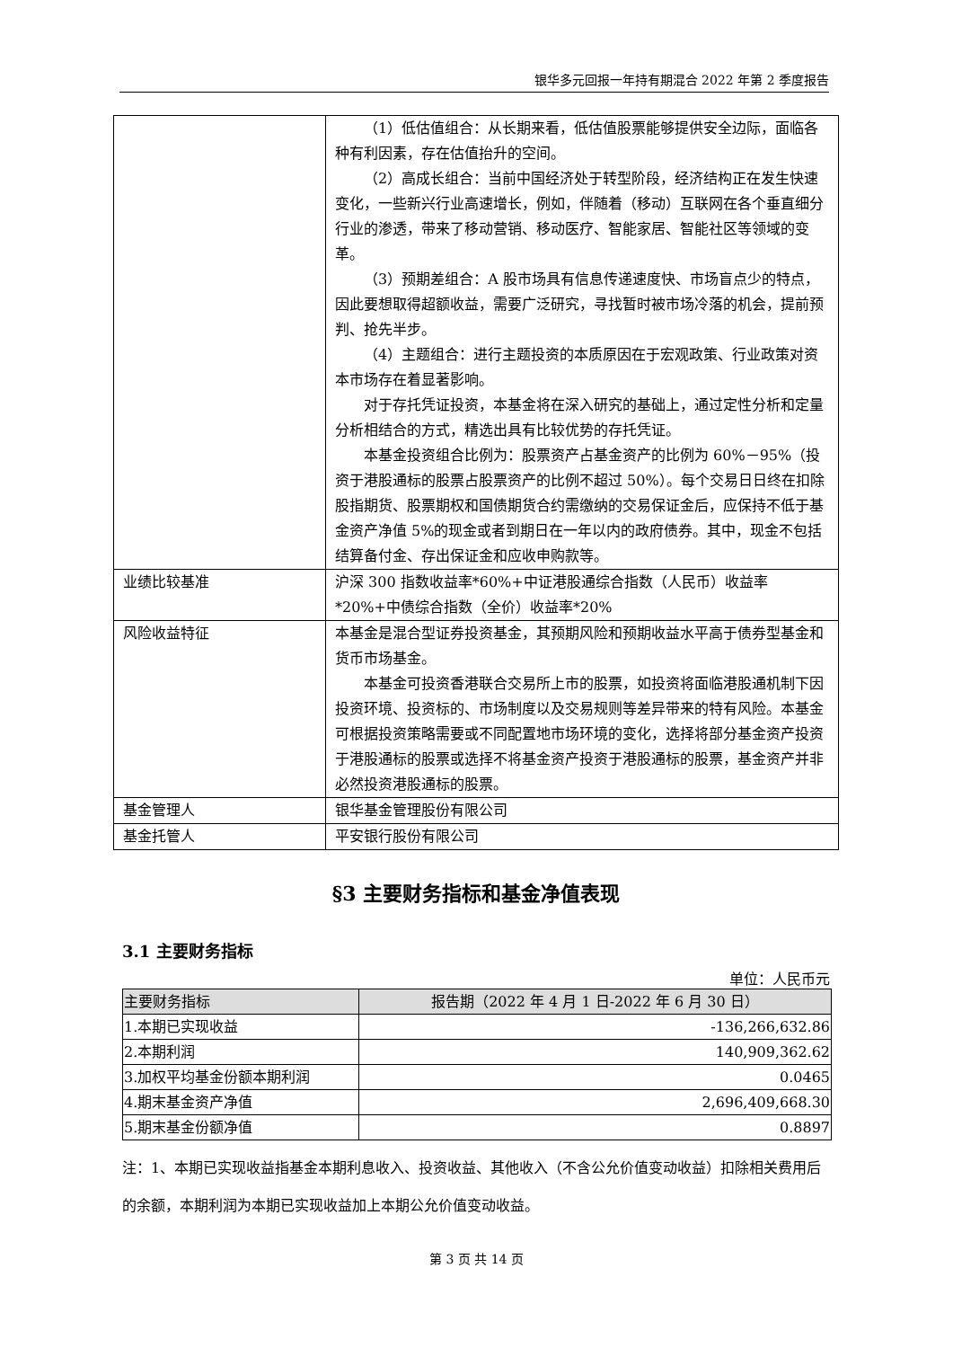银华多元回报一年持有期混合 2022 年第 2 季度报告
| | （1）低估值组合：从长期来看，低估值股票能够提供安全边际，面临各种有利因素，存在估值抬升的空间。 （2）高成长组合：当前中国经济处于转型阶段，经济结构正在发生快速变化，一些新兴行业高速增长，例如，伴随着（移动）互联网在各个垂直细分行业的渗透，带来了移动营销、移动医疗、智能家居、智能社区等领域的变革。 （3）预期差组合：A 股市场具有信息传递速度快、市场盲点少的特点，因此要想取得超额收益，需要广泛研究，寻找暂时被市场冷落的机会，提前预判、抢先半步。 （4）主题组合：进行主题投资的本质原因在于宏观政策、行业政策对资本市场存在着显著影响。 对于存托凭证投资，本基金将在深入研究的基础上，通过定性分析和定量分析相结合的方式，精选出具有比较优势的存托凭证。 本基金投资组合比例为：股票资产占基金资产的比例为 60%－95%（投资于港股通标的股票占股票资产的比例不超过 50%）。每个交易日日终在扣除股指期货、股票期权和国债期货合约需缴纳的交易保证金后，应保持不低于基金资产净值 5%的现金或者到期日在一年以内的政府债券。其中，现金不包括结算备付金、存出保证金和应收申购款等。 |
| 业绩比较基准 | 沪深 300 指数收益率*60%+中证港股通综合指数（人民币）收益率*20%+中债综合指数（全价）收益率*20% |
| 风险收益特征 | 本基金是混合型证券投资基金，其预期风险和预期收益水平高于债券型基金和货币市场基金。 本基金可投资香港联合交易所上市的股票，如投资将面临港股通机制下因投资环境、投资标的、市场制度以及交易规则等差异带来的特有风险。本基金可根据投资策略需要或不同配置地市场环境的变化，选择将部分基金资产投资于港股通标的股票或选择不将基金资产投资于港股通标的股票，基金资产并非必然投资港股通标的股票。 |
| 基金管理人 | 银华基金管理股份有限公司 |
| 基金托管人 | 平安银行股份有限公司 |
§3 主要财务指标和基金净值表现
3.1 主要财务指标
单位：人民币元
| 主要财务指标 | 报告期（2022 年 4 月 1 日-2022 年 6 月 30 日） |
| --- | --- |
| 1.本期已实现收益 | -136,266,632.86 |
| 2.本期利润 | 140,909,362.62 |
| 3.加权平均基金份额本期利润 | 0.0465 |
| 4.期末基金资产净值 | 2,696,409,668.30 |
| 5.期末基金份额净值 | 0.8897 |
注：1、本期已实现收益指基金本期利息收入、投资收益、其他收入（不含公允价值变动收益）扣除相关费用后的余额，本期利润为本期已实现收益加上本期公允价值变动收益。
第 3 页 共 14 页